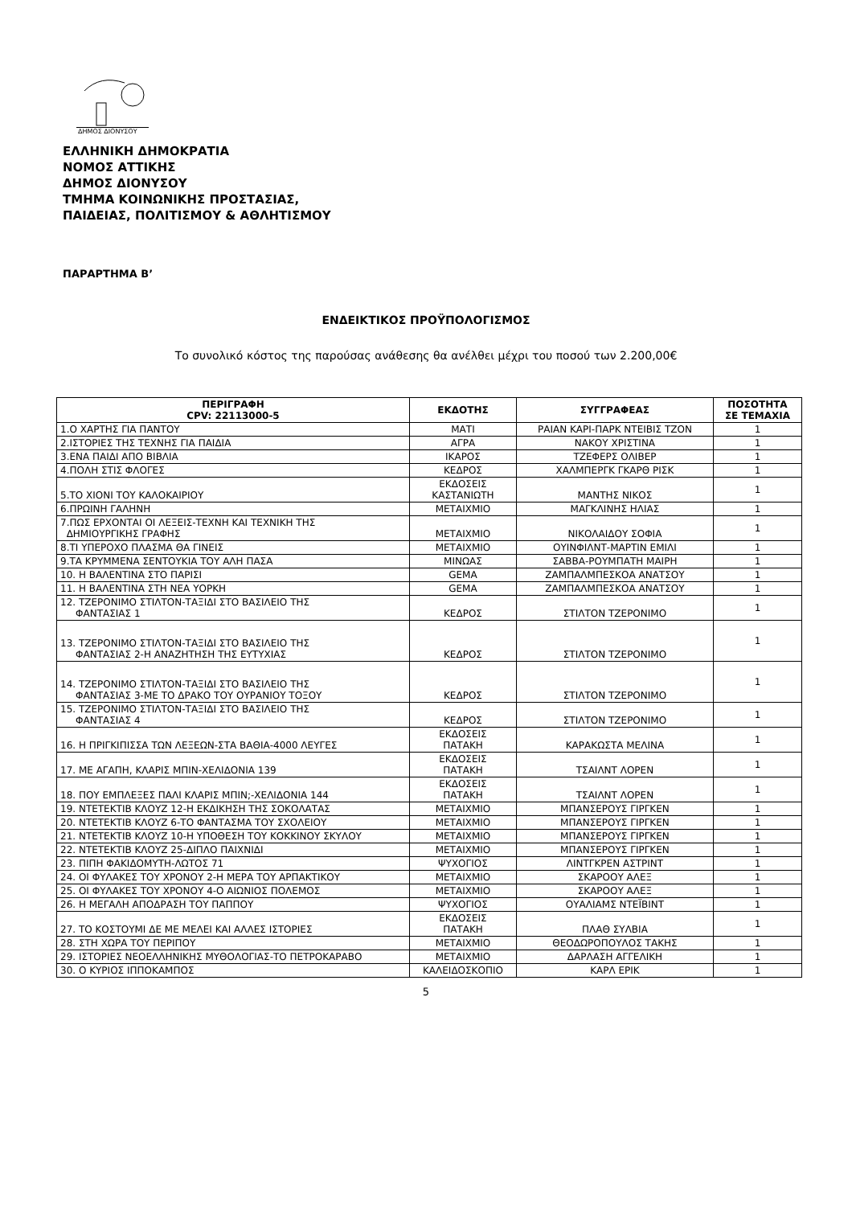ΔΗΜΟΣ ΔΙΟΝΥΣΟΥ
ΕΛΛΗΝΙΚΗ ΔΗΜΟΚΡΑΤΙΑ
ΝΟΜΟΣ ΑΤΤΙΚΗΣ
ΔΗΜΟΣ ΔΙΟΝΥΣΟΥ
ΤΜΗΜΑ ΚΟΙΝΩΝΙΚΗΣ ΠΡΟΣΤΑΣΙΑΣ,
ΠΑΙΔΕΙΑΣ, ΠΟΛΙΤΙΣΜΟΥ & ΑΘΛΗΤΙΣΜΟΥ
ΠΑΡΑΡΤΗΜΑ Β’
ΕΝΔΕΙΚΤΙΚΟΣ ΠΡΟΫΠΟΛΟΓΙΣΜΟΣ
Το συνολικό κόστος της παρούσας ανάθεσης θα ανέλθει μέχρι του ποσού των 2.200,00€
| ΠΕΡΙΓΡΑΦΗ CPV: 22113000-5 | ΕΚΔΟΤΗΣ | ΣΥΓΓΡΑΦΕΑΣ | ΠΟΣΟΤΗΤΑ ΣΕ ΤΕΜΑΧΙΑ |
| --- | --- | --- | --- |
| 1.Ο ΧΑΡΤΗΣ ΓΙΑ ΠΑΝΤΟΥ | ΜΑΤΙ | ΡΑΙΑΝ ΚΑΡΙ-ΠΑΡΚ ΝΤΕΙΒΙΣ ΤΖΟΝ | 1 |
| 2.ΙΣΤΟΡΙΕΣ ΤΗΣ ΤΕΧΝΗΣ ΓΙΑ ΠΑΙΔΙΑ | ΑΓΡΑ | ΝΑΚΟΥ ΧΡΙΣΤΙΝΑ | 1 |
| 3.ΕΝΑ ΠΑΙΔΙ ΑΠΟ ΒΙΒΛΙΑ | ΙΚΑΡΟΣ | ΤΖΕΦΕΡΣ ΟΛΙΒΕΡ | 1 |
| 4.ΠΟΛΗ ΣΤΙΣ ΦΛΟΓΕΣ | ΚΕΔΡΟΣ | ΧΑΛΜΠΕΡΓΚ ΓΚΑΡΘ ΡΙΣΚ | 1 |
| 5.ΤΟ ΧΙΟΝΙ ΤΟΥ ΚΑΛΟΚΑΙΡΙΟΥ | ΕΚΔΟΣΕΙΣ ΚΑΣΤΑΝΙΩΤΗ | ΜΑΝΤΗΣ ΝΙΚΟΣ | 1 |
| 6.ΠΡΩΙΝΗ ΓΑΛΗΝΗ | ΜΕΤΑΙΧΜΙΟ | ΜΑΓΚΛΙΝΗΣ ΗΛΙΑΣ | 1 |
| 7.ΠΩΣ ΕΡΧΟΝΤΑΙ ΟΙ ΛΕΞΕΙΣ-ΤΕΧΝΗ ΚΑΙ ΤΕΧΝΙΚΗ ΤΗΣ ΔΗΜΙΟΥΡΓΙΚΗΣ ΓΡΑΦΗΣ | ΜΕΤΑΙΧΜΙΟ | ΝΙΚΟΛΑΙΔΟΥ ΣΟΦΙΑ | 1 |
| 8.ΤΙ ΥΠΕΡΟΧΟ ΠΛΑΣΜΑ ΘΑ ΓΙΝΕΙΣ | ΜΕΤΑΙΧΜΙΟ | ΟΥΙΝΦΙΛΝΤ-ΜΑΡΤΙΝ ΕΜΙΛΙ | 1 |
| 9.ΤΑ ΚΡΥΜΜΕΝΑ ΣΕΝΤΟΥΚΙΑ ΤΟΥ ΑΛΗ ΠΑΣΑ | ΜΙΝΩΑΣ | ΣΑΒΒΑ-ΡΟΥΜΠΑΤΗ ΜΑΙΡΗ | 1 |
| 10. Η ΒΑΛΕΝΤΙΝΑ ΣΤΟ ΠΑΡΙΣΙ | GEMA | ΖΑΜΠΑΛΜΠΕΣΚΟΑ ΑΝΑΤΣΟΥ | 1 |
| 11. Η ΒΑΛΕΝΤΙΝΑ ΣΤΗ ΝΕΑ ΥΟΡΚΗ | GEMA | ΖΑΜΠΑΛΜΠΕΣΚΟΑ ΑΝΑΤΣΟΥ | 1 |
| 12. ΤΖΕΡΟΝΙΜΟ ΣΤΙΛΤΟΝ-ΤΑΞΙΔΙ ΣΤΟ ΒΑΣΙΛΕΙΟ ΤΗΣ ΦΑΝΤΑΣΙΑΣ 1 | ΚΕΔΡΟΣ | ΣΤΙΛΤΟΝ ΤΖΕΡΟΝΙΜΟ | 1 |
| 13. ΤΖΕΡΟΝΙΜΟ ΣΤΙΛΤΟΝ-ΤΑΞΙΔΙ ΣΤΟ ΒΑΣΙΛΕΙΟ ΤΗΣ ΦΑΝΤΑΣΙΑΣ 2-Η ΑΝΑΖΗΤΗΣΗ ΤΗΣ ΕΥΤΥΧΙΑΣ | ΚΕΔΡΟΣ | ΣΤΙΛΤΟΝ ΤΖΕΡΟΝΙΜΟ | 1 |
| 14. ΤΖΕΡΟΝΙΜΟ ΣΤΙΛΤΟΝ-ΤΑΞΙΔΙ ΣΤΟ ΒΑΣΙΛΕΙΟ ΤΗΣ ΦΑΝΤΑΣΙΑΣ 3-ΜΕ ΤΟ ΔΡΑΚΟ ΤΟΥ ΟΥΡΑΝΙΟΥ ΤΟΞΟΥ | ΚΕΔΡΟΣ | ΣΤΙΛΤΟΝ ΤΖΕΡΟΝΙΜΟ | 1 |
| 15. ΤΖΕΡΟΝΙΜΟ ΣΤΙΛΤΟΝ-ΤΑΞΙΔΙ ΣΤΟ ΒΑΣΙΛΕΙΟ ΤΗΣ ΦΑΝΤΑΣΙΑΣ 4 | ΚΕΔΡΟΣ | ΣΤΙΛΤΟΝ ΤΖΕΡΟΝΙΜΟ | 1 |
| 16. Η ΠΡΙΓΚΙΠΙΣΣΑ ΤΩΝ ΛΕΞΕΩΝ-ΣΤΑ ΒΑΘΙΑ-4000 ΛΕΥΓΕΣ | ΕΚΔΟΣΕΙΣ ΠΑΤΑΚΗ | ΚΑΡΑΚΩΣΤΑ ΜΕΛΙΝΑ | 1 |
| 17. ΜΕ ΑΓΑΠΗ, ΚΛΑΡΙΣ ΜΠΙΝ-ΧΕΛΙΔΟΝΙΑ 139 | ΕΚΔΟΣΕΙΣ ΠΑΤΑΚΗ | ΤΣΑΙΛΝΤ ΛΟΡΕΝ | 1 |
| 18. ΠΟΥ ΕΜΠΛΕΞΕΣ ΠΑΛΙ ΚΛΑΡΙΣ ΜΠΙΝ;-ΧΕΛΙΔΟΝΙΑ 144 | ΕΚΔΟΣΕΙΣ ΠΑΤΑΚΗ | ΤΣΑΙΛΝΤ ΛΟΡΕΝ | 1 |
| 19. ΝΤΕΤΕΚΤΙΒ ΚΛΟΥΖ 12-Η ΕΚΔΙΚΗΣΗ ΤΗΣ ΣΟΚΟΛΑΤΑΣ | ΜΕΤΑΙΧΜΙΟ | ΜΠΑΝΣΕΡΟΥΣ ΓΙΡΓΚΕΝ | 1 |
| 20. ΝΤΕΤΕΚΤΙΒ ΚΛΟΥΖ 6-ΤΟ ΦΑΝΤΑΣΜΑ ΤΟΥ ΣΧΟΛΕΙΟΥ | ΜΕΤΑΙΧΜΙΟ | ΜΠΑΝΣΕΡΟΥΣ ΓΙΡΓΚΕΝ | 1 |
| 21. ΝΤΕΤΕΚΤΙΒ ΚΛΟΥΖ 10-Η ΥΠΟΘΕΣΗ ΤΟΥ ΚΟΚΚΙΝΟΥ ΣΚΥΛΟΥ | ΜΕΤΑΙΧΜΙΟ | ΜΠΑΝΣΕΡΟΥΣ ΓΙΡΓΚΕΝ | 1 |
| 22. ΝΤΕΤΕΚΤΙΒ ΚΛΟΥΖ 25-ΔΙΠΛΟ ΠΑΙΧΝΙΔΙ | ΜΕΤΑΙΧΜΙΟ | ΜΠΑΝΣΕΡΟΥΣ ΓΙΡΓΚΕΝ | 1 |
| 23. ΠΙΠΗ ΦΑΚΙΔΟΜΥΤΗ-ΛΩΤΟΣ 71 | ΨΥΧΟΓΙΟΣ | ΛΙΝΤΓΚΡΕΝ ΑΣΤΡΙΝΤ | 1 |
| 24. ΟΙ ΦΥΛΑΚΕΣ ΤΟΥ ΧΡΟΝΟΥ 2-Η ΜΕΡΑ ΤΟΥ ΑΡΠΑΚΤΙΚΟΥ | ΜΕΤΑΙΧΜΙΟ | ΣΚΑΡΟΟΥ ΑΛΕΞ | 1 |
| 25. ΟΙ ΦΥΛΑΚΕΣ ΤΟΥ ΧΡΟΝΟΥ 4-Ο ΑΙΩΝΙΟΣ ΠΟΛΕΜΟΣ | ΜΕΤΑΙΧΜΙΟ | ΣΚΑΡΟΟΥ ΑΛΕΞ | 1 |
| 26. Η ΜΕΓΑΛΗ ΑΠΟΔΡΑΣΗ ΤΟΥ ΠΑΠΠΟΥ | ΨΥΧΟΓΙΟΣ | ΟΥΑΛΙΑΜΣ ΝΤΕΪΒΙΝΤ | 1 |
| 27. ΤΟ ΚΟΣΤΟΥΜΙ ΔΕ ΜΕ ΜΕΛΕΙ ΚΑΙ ΑΛΛΕΣ ΙΣΤΟΡΙΕΣ | ΕΚΔΟΣΕΙΣ ΠΑΤΑΚΗ | ΠΛΑΘ ΣΥΛΒΙΑ | 1 |
| 28. ΣΤΗ ΧΩΡΑ ΤΟΥ ΠΕΡΙΠΟΥ | ΜΕΤΑΙΧΜΙΟ | ΘΕΟΔΩΡΟΠΟΥΛΟΣ ΤΑΚΗΣ | 1 |
| 29. ΙΣΤΟΡΙΕΣ ΝΕΟΕΛΛΗΝΙΚΗΣ ΜΥΘΟΛΟΓΙΑΣ-ΤΟ ΠΕΤΡΟΚΑΡΑΒΟ | ΜΕΤΑΙΧΜΙΟ | ΔΑΡΛΑΣΗ ΑΓΓΕΛΙΚΗ | 1 |
| 30. Ο ΚΥΡΙΟΣ ΙΠΠΟΚΑΜΠΟΣ | ΚΑΛΕΙΔΟΣΚΟΠΙΟ | ΚΑΡΛ ΕΡΙΚ | 1 |
5